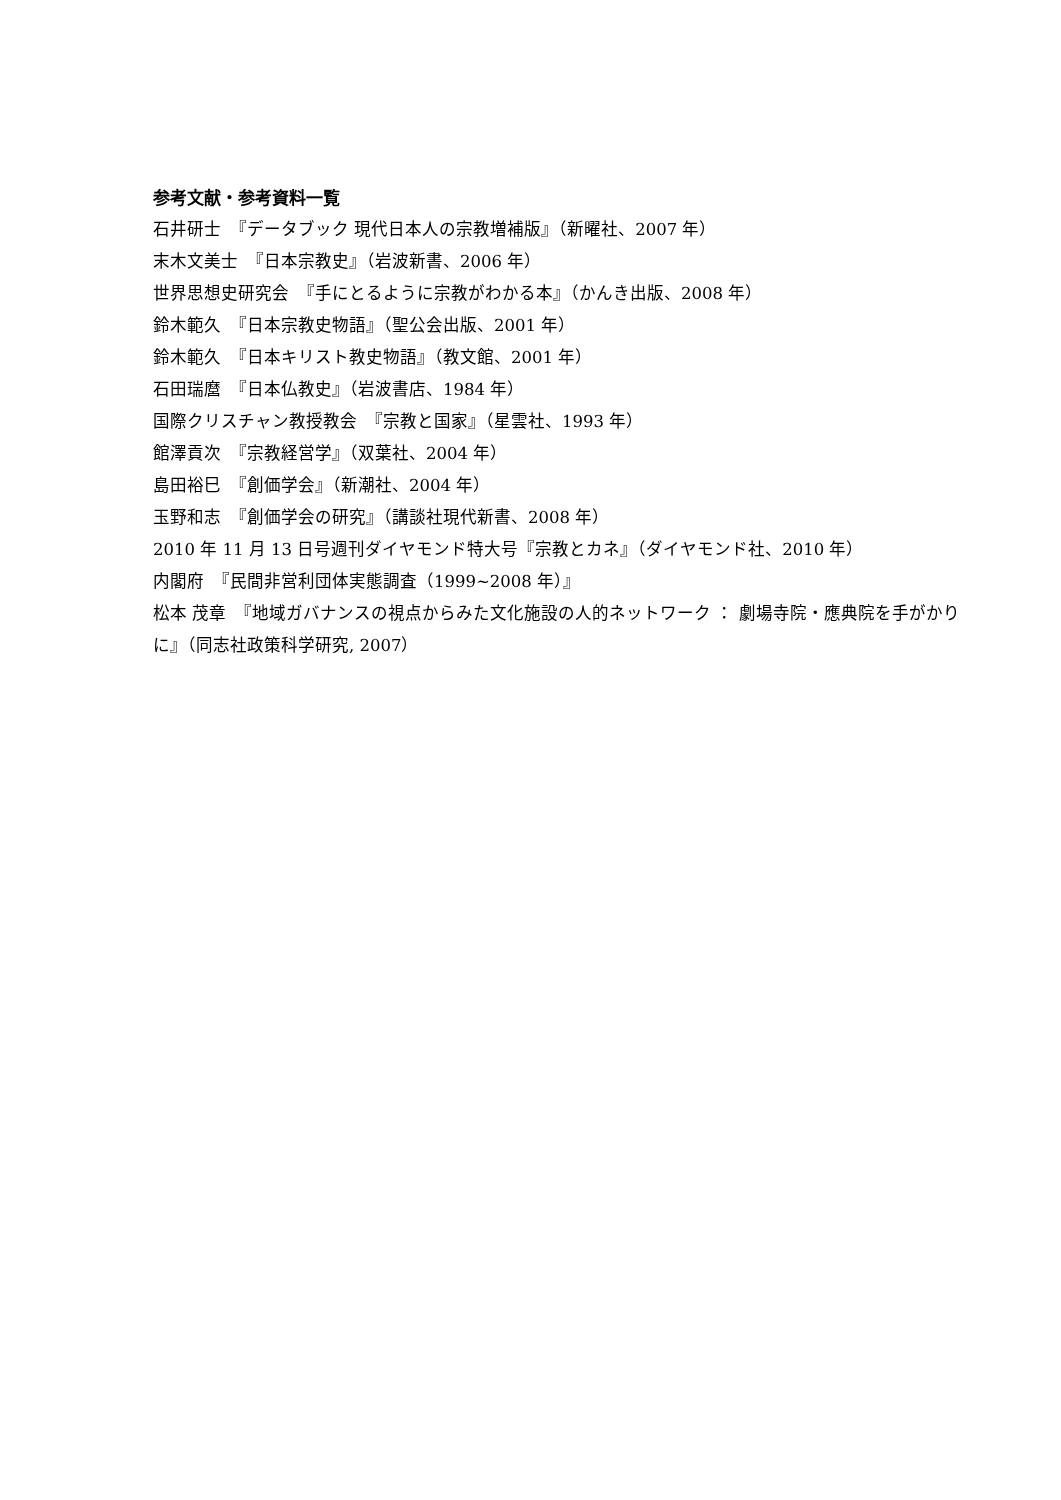参考文献・参考資料一覧
石井研士　『データブック 現代日本人の宗教増補版』（新曜社、2007 年）
末木文美士　『日本宗教史』（岩波新書、2006 年）
世界思想史研究会　『手にとるように宗教がわかる本』（かんき出版、2008 年）
鈴木範久　『日本宗教史物語』（聖公会出版、2001 年）
鈴木範久　『日本キリスト教史物語』（教文館、2001 年）
石田瑞麿　『日本仏教史』（岩波書店、1984 年）
国際クリスチャン教授教会　『宗教と国家』（星雲社、1993 年）
館澤貢次　『宗教経営学』（双葉社、2004 年）
島田裕巳　『創価学会』（新潮社、2004 年）
玉野和志　『創価学会の研究』（講談社現代新書、2008 年）
2010 年 11 月 13 日号週刊ダイヤモンド特大号『宗教とカネ』（ダイヤモンド社、2010 年）
内閣府　『民間非営利団体実態調査（1999~2008 年）』
松本 茂章　『地域ガバナンスの視点からみた文化施設の人的ネットワーク ： 劇場寺院・應典院を手がかりに』（同志社政策科学研究, 2007）